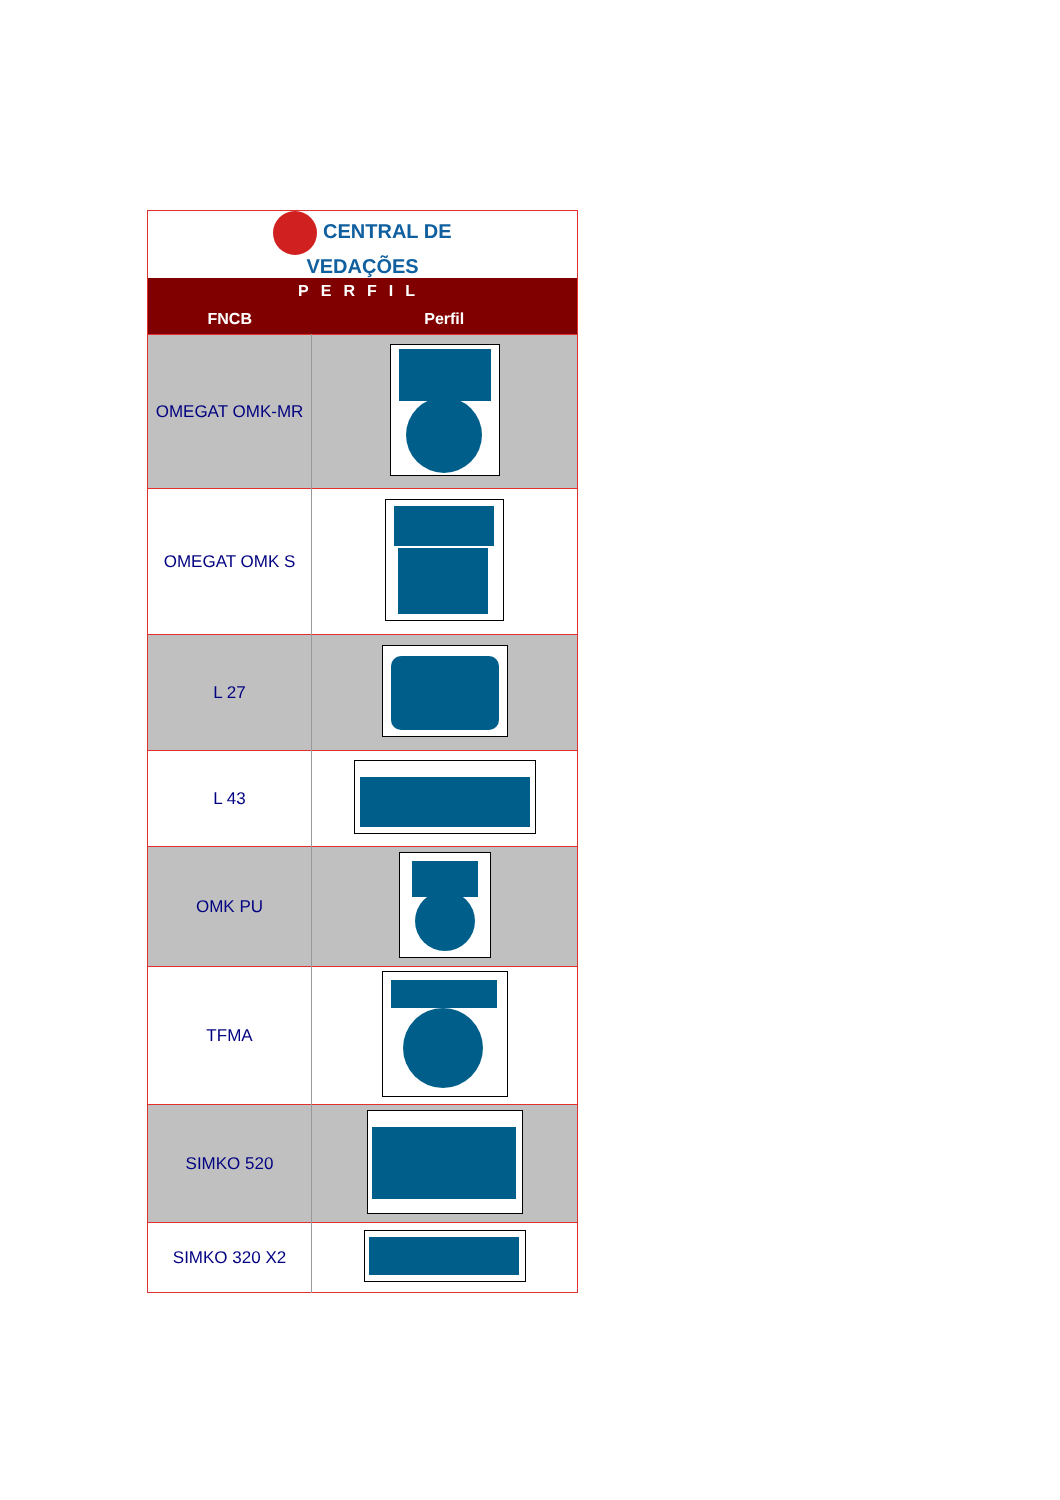| CENTRAL DE VEDAÇÕES | |
| PERFIL | |
| FNCB | Perfil |
| OMEGAT OMK-MR | |
| OMEGAT OMK S | |
| L 27 | |
| L 43 | |
| OMK PU | |
| TFMA | |
| SIMKO 520 | |
| SIMKO 320 X2 | |